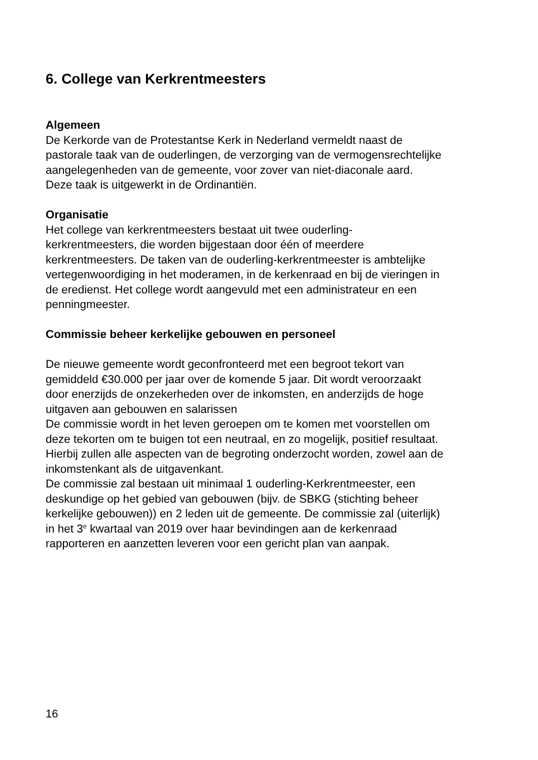6. College van Kerkrentmeesters
Algemeen
De Kerkorde van de Protestantse Kerk in Nederland vermeldt naast de
pastorale taak van de ouderlingen, de verzorging van de vermogensrechtelijke
aangelegenheden van de gemeente, voor zover van niet-diaconale aard.
Deze taak is uitgewerkt in de Ordinantiën.
Organisatie
Het college van kerkrentmeesters bestaat uit twee ouderling-
kerkrentmeesters, die worden bijgestaan door één of meerdere
kerkrentmeesters. De taken van de ouderling-kerkrentmeester is ambtelijke
vertegenwoordiging in het moderamen, in de kerkenraad en bij de vieringen in
de eredienst. Het college wordt aangevuld met een administrateur en een
penningmeester.
Commissie beheer kerkelijke gebouwen en personeel
De nieuwe gemeente wordt geconfronteerd met een begroot tekort van
gemiddeld €30.000 per jaar over de komende 5 jaar. Dit wordt veroorzaakt
door enerzijds de onzekerheden over de inkomsten, en anderzijds de hoge
uitgaven aan gebouwen en salarissen
De commissie wordt in het leven geroepen om te komen met voorstellen om
deze tekorten om te buigen tot een neutraal, en zo mogelijk, positief resultaat.
Hierbij zullen alle aspecten van de begroting onderzocht worden, zowel aan de
inkomstenkant als de uitgavenkant.
De commissie zal bestaan uit minimaal 1 ouderling-Kerkrentmeester, een
deskundige op het gebied van gebouwen (bijv. de SBKG (stichting beheer
kerkelijke gebouwen)) en 2 leden uit de gemeente. De commissie zal (uiterlijk)
in het 3<sup>e</sup> kwartaal van 2019 over haar bevindingen aan de kerkenraad
rapporteren en aanzetten leveren voor een gericht plan van aanpak.
16